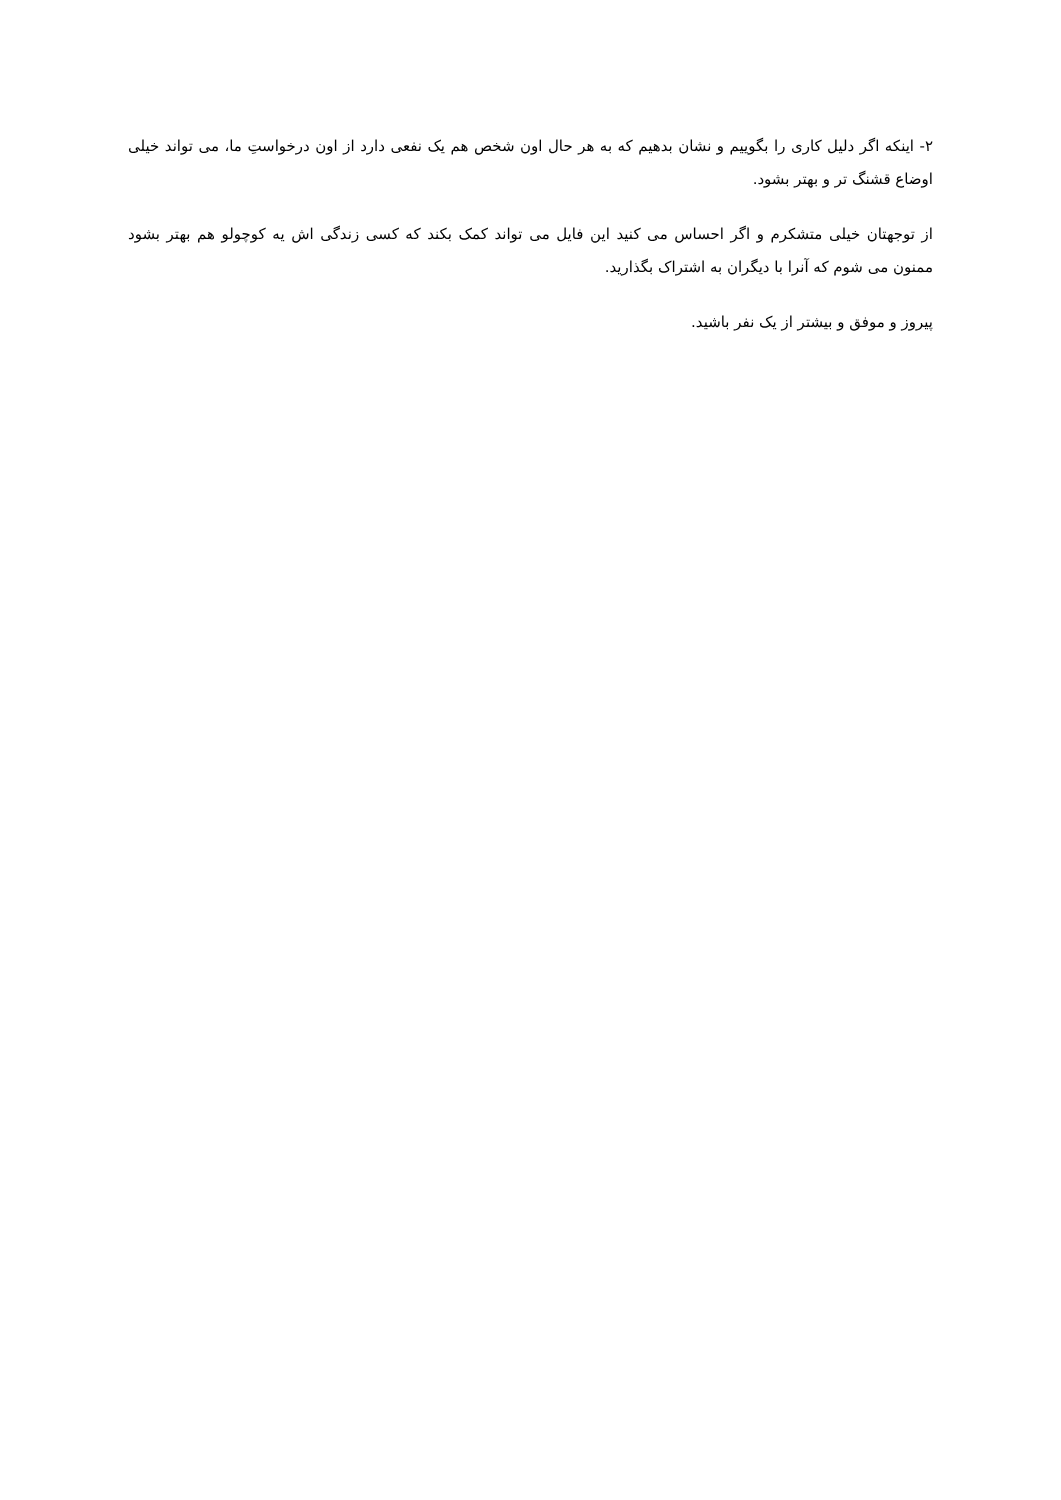۲- اینکه اگر دلیل کاری را بگوییم و نشان بدهیم که به هر حال اون شخص هم یک نفعی دارد از اون درخواستِ ما، می تواند خیلی اوضاع قشنگ تر و بهتر بشود.
از توجهتان خیلی متشکرم و اگر احساس می کنید این فایل می تواند کمک بکند که کسی زندگی اش یه کوچولو هم بهتر بشود ممنون می شوم که آنرا با دیگران به اشتراک بگذارید.
پیروز و موفق و بیشتر از یک نفر باشید.